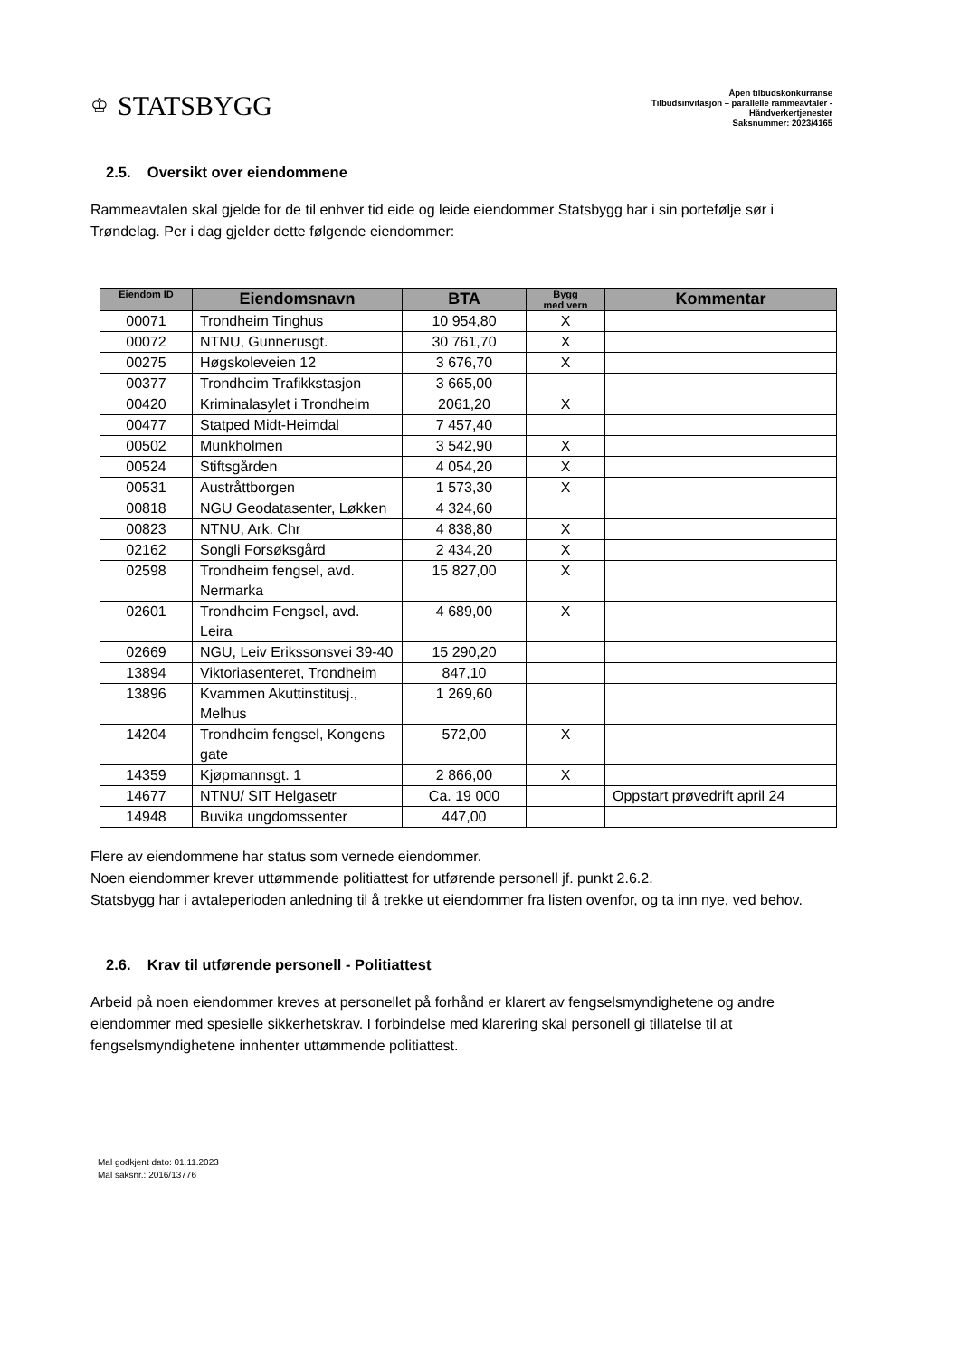♔ STATSBYGG
Åpen tilbudskonkurranse
Tilbudsinvitasjon – parallelle rammeavtaler -
Håndverkertjenester
Saksnummer: 2023/4165
2.5. Oversikt over eiendommene
Rammeavtalen skal gjelde for de til enhver tid eide og leide eiendommer Statsbygg har i sin portefølje sør i Trøndelag. Per i dag gjelder dette følgende eiendommer:
| Eiendom ID | Eiendomsnavn | BTA | Bygg med vern | Kommentar |
| --- | --- | --- | --- | --- |
| 00071 | Trondheim Tinghus | 10 954,80 | X | |
| 00072 | NTNU, Gunnerusgt. | 30 761,70 | X | |
| 00275 | Høgskoleveien 12 | 3 676,70 | X | |
| 00377 | Trondheim Trafikkstasjon | 3 665,00 | | |
| 00420 | Kriminalasylet i Trondheim | 2061,20 | X | |
| 00477 | Statped Midt-Heimdal | 7 457,40 | | |
| 00502 | Munkholmen | 3 542,90 | X | |
| 00524 | Stiftsgården | 4 054,20 | X | |
| 00531 | Austråttborgen | 1 573,30 | X | |
| 00818 | NGU Geodatasenter, Løkken | 4 324,60 | | |
| 00823 | NTNU, Ark. Chr | 4 838,80 | X | |
| 02162 | Songli Forsøksgård | 2 434,20 | X | |
| 02598 | Trondheim fengsel, avd. Nermarka | 15 827,00 | X | |
| 02601 | Trondheim Fengsel, avd. Leira | 4 689,00 | X | |
| 02669 | NGU, Leiv Erikssonsvei 39-40 | 15 290,20 | | |
| 13894 | Viktoriasenteret, Trondheim | 847,10 | | |
| 13896 | Kvammen Akuttinstitusj., Melhus | 1 269,60 | | |
| 14204 | Trondheim fengsel, Kongens gate | 572,00 | X | |
| 14359 | Kjøpmannsgt. 1 | 2 866,00 | X | |
| 14677 | NTNU/ SIT Helgasetr | Ca. 19 000 | | Oppstart prøvedrift april 24 |
| 14948 | Buvika ungdomssenter | 447,00 | | |
Flere av eiendommene har status som vernede eiendommer.
Noen eiendommer krever uttømmende politiattest for utførende personell jf. punkt 2.6.2.
Statsbygg har i avtaleperioden anledning til å trekke ut eiendommer fra listen ovenfor, og ta inn nye, ved behov.
2.6. Krav til utførende personell - Politiattest
Arbeid på noen eiendommer kreves at personellet på forhånd er klarert av fengselsmyndighetene og andre eiendommer med spesielle sikkerhetskrav. I forbindelse med klarering skal personell gi tillatelse til at fengselsmyndighetene innhenter uttømmende politiattest.
Mal godkjent dato: 01.11.2023
Mal saksnr.: 2016/13776